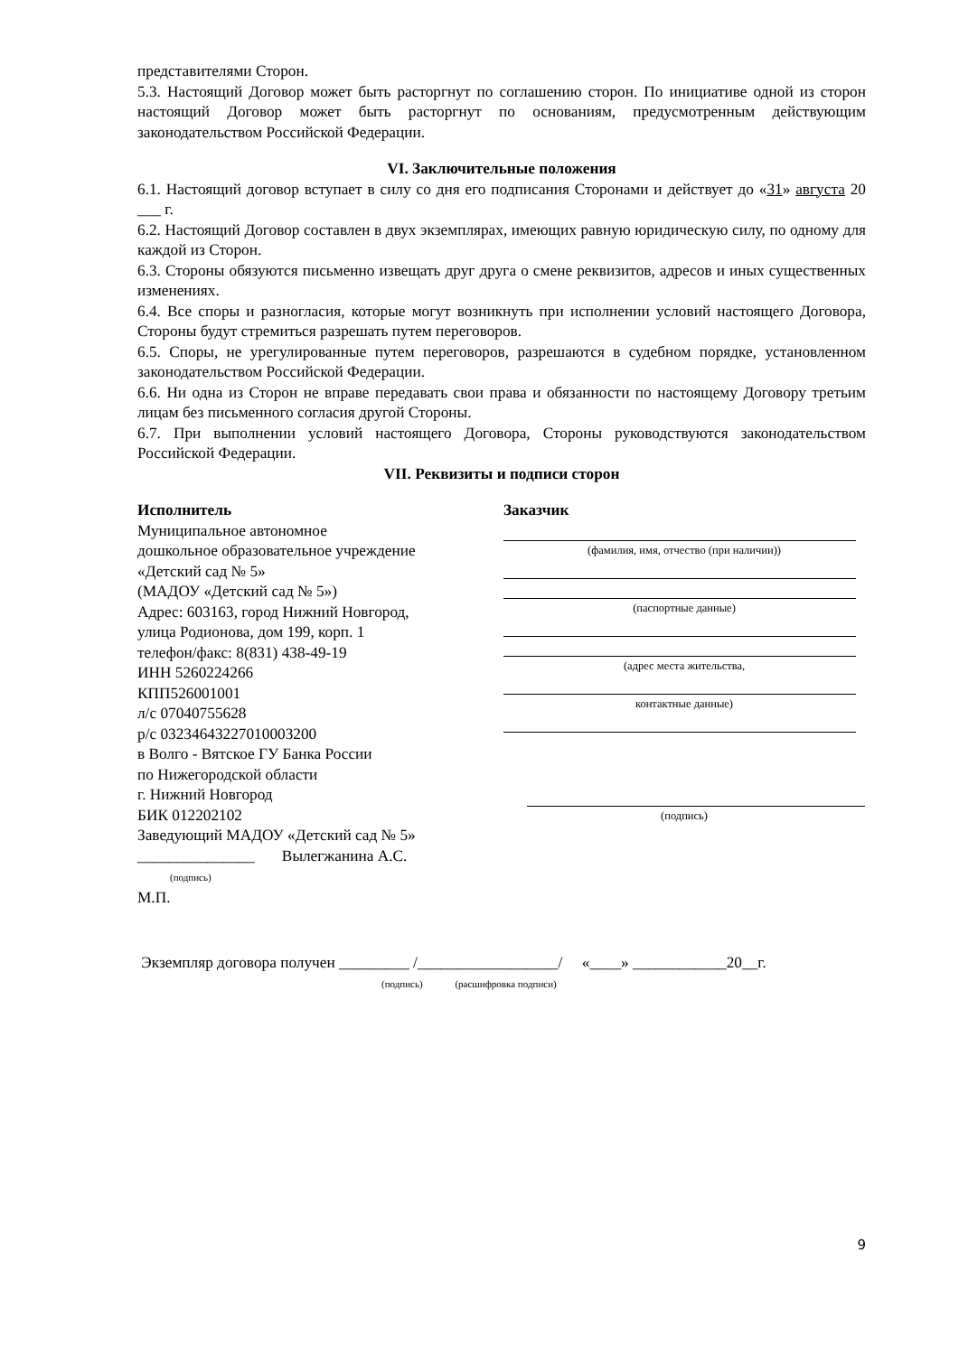представителями Сторон.
5.3. Настоящий Договор может быть расторгнут по соглашению сторон. По инициативе одной из сторон настоящий Договор может быть расторгнут по основаниям, предусмотренным действующим законодательством Российской Федерации.
VI. Заключительные положения
6.1. Настоящий договор вступает в силу со дня его подписания Сторонами и действует до «31» августа 20 ___ г.
6.2. Настоящий Договор составлен в двух экземплярах, имеющих равную юридическую силу, по одному для каждой из Сторон.
6.3. Стороны обязуются письменно извещать друг друга о смене реквизитов, адресов и иных существенных изменениях.
6.4. Все споры и разногласия, которые могут возникнуть при исполнении условий настоящего Договора, Стороны будут стремиться разрешать путем переговоров.
6.5. Споры, не урегулированные путем переговоров, разрешаются в судебном порядке, установленном законодательством Российской Федерации.
6.6. Ни одна из Сторон не вправе передавать свои права и обязанности по настоящему Договору третьим лицам без письменного согласия другой Стороны.
6.7. При выполнении условий настоящего Договора, Стороны руководствуются законодательством Российской Федерации.
VII. Реквизиты и подписи сторон
Исполнитель
Муниципальное автономное
дошкольное образовательное учреждение
«Детский сад № 5»
(МАДОУ «Детский сад № 5»)
Адрес: 603163, город Нижний Новгород,
улица Родионова, дом 199, корп. 1
телефон/факс: 8(831) 438-49-19
ИНН 5260224266
КПП526001001
л/с 07040755628
р/с 03234643227010003200
в Волго - Вятское ГУ Банка России
по Нижегородской области
г. Нижний Новгород
БИК 012202102
Заведующий МАДОУ «Детский сад № 5»
_______________ Вылегжанина А.С.
(подпись)
М.П.
Заказчик
(фамилия, имя, отчество (при наличии))
(паспортные данные)
(адрес места жительства,
контактные данные)
(подпись)
Экземпляр договора получен _________ /__________________/ «____» ____________20__г.
(подпись) (расшифровка подписи)
9